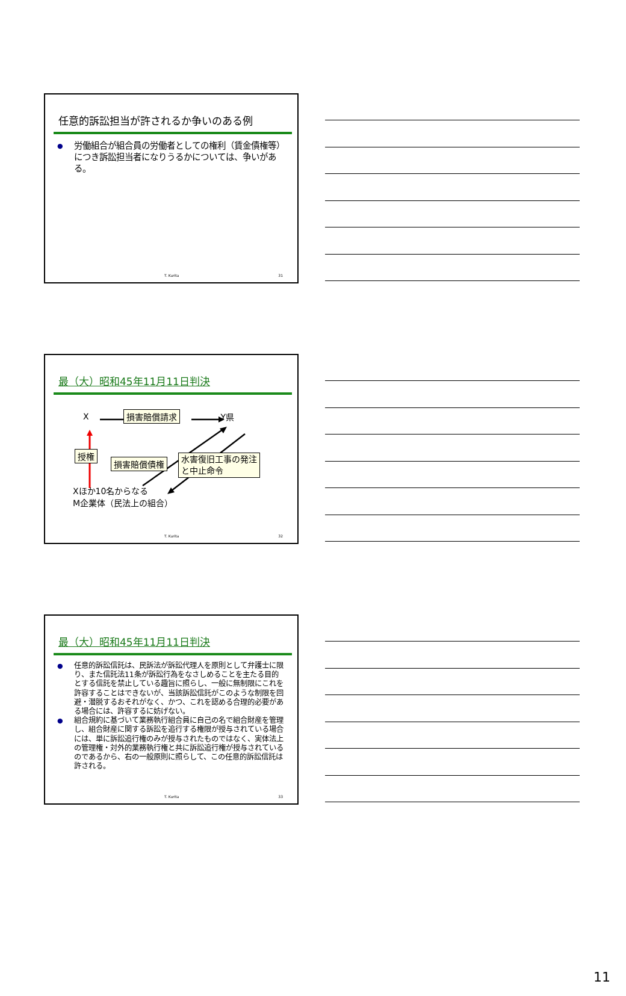任意的訴訟担当が許されるか争いのある例
● 労働組合が組合員の労働者としての権利（賃金債権等）につき訴訟担当者になりうるかについては、争いがある。
T. Kurita 31
最（大）昭和45年11月11日判決
X損害賠償請求 Y県
授権 損害賠償債権 水害復旧工事の発注
と中止命令
Xほか10名からなる
M企業体（民法上の組合）
T. Kurita 32
最（大）昭和45年11月11日判決
● 任意的訴訟信託は、民訴法が訴訟代理人を原則として弁護士に限り、また信託法11条が訴訟行為をなさしめることを主たる目的とする信託を禁止している趣旨に照らし、一般に無制限にこれを許容することはできないが、当該訴訟信託がこのような制限を回避・潜脱するおそれがなく、かつ、これを認める合理的必要がある場合には、許容するに妨げない。
● 組合規約に基づいて業務執行組合員に自己の名で組合財産を管理し、組合財産に関する訴訟を追行する権限が授与されている場合には、単に訴訟追行権のみが授与されたものではなく、実体法上の管理権・対外的業務執行権と共に訴訟追行権が授与されているのであるから、右の一般原則に照らして、この任意的訴訟信託は許される。
T. Kurita 33
11